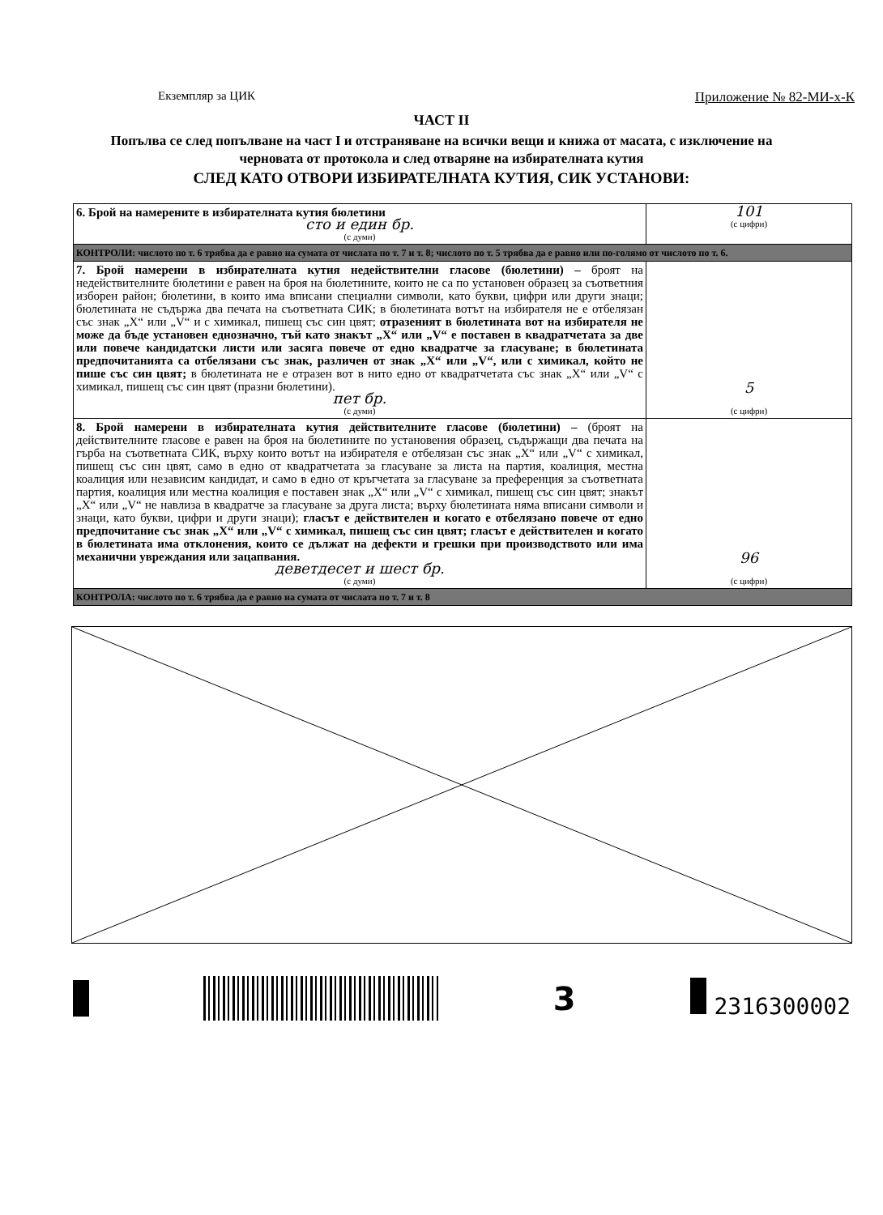Екземпляр за ЦИК Приложение № 82-МИ-х-К
ЧАСТ II
Попълва се след попълване на част I и отстраняване на всички вещи и книжа от масата, с изключение на черновата от протокола и след отваряне на избирателната кутия
СЛЕД КАТО ОТВОРИ ИЗБИРАТЕЛНАТА КУТИЯ, СИК УСТАНОВИ:
| 6. Брой на намерените в избирателната кутия бюлетини сто и един бр. (с думи) | 101 (с цифри) |
| КОНТРОЛИ: числото по т. 6 трябва да е равно на сумата от числата по т. 7 и т. 8; числото по т. 5 трябва да е равно или по-голямо от числото по т. 6. | |
| 7. Брой намерени в избирателната кутия недействителни гласове (бюлетини) – броят на недействителните бюлетини е равен на броя на бюлетините, които не са по установен образец за съответния изборен район; бюлетини, в които има вписани специални символи, като букви, цифри или други знаци; бюлетината не съдържа два печата на съответната СИК; в бюлетината вотът на избирателя не е отбелязан със знак „X“ или „V“ и с химикал, пишещ със син цвят; отразеният в бюлетината вот на избирателя не може да бъде установен еднозначно, тъй като знакът „X“ или „V“ е поставен в квадратчетата за две или повече кандидатски листи или засяга повече от едно квадратче за гласуване; в бюлетината предпочитанията са отбелязани със знак, различен от знак „X“ или „V“, или с химикал, който не пише със син цвят; в бюлетината не е отразен вот в нито едно от квадратчетата със знак „X“ или „V“ с химикал, пишещ със син цвят (празни бюлетини). пет бр. (с думи) | 5 (с цифри) |
| 8. Брой намерени в избирателната кутия действителните гласове (бюлетини) – (броят на действителните гласове е равен на броя на бюлетините по установения образец, съдържащи два печата на гърба на съответната СИК, върху които вотът на избирателя е отбелязан със знак „X“ или „V“ с химикал, пишещ със син цвят, само в едно от квадратчетата за гласуване за листа на партия, коалиция, местна коалиция или независим кандидат, и само в едно от кръгчетата за гласуване за преференция за съответната партия, коалиция или местна коалиция е поставен знак „X“ или „V“ с химикал, пишещ със син цвят; знакът „X“ или „V“ не навлиза в квадратче за гласуване за друга листа; върху бюлетината няма вписани символи и знаци, като букви, цифри и други знаци); гласът е действителен и когато е отбелязано повече от едно предпочитание със знак „X“ или „V“ с химикал, пишещ със син цвят; гласът е действителен и когато в бюлетината има отклонения, които се дължат на дефекти и грешки при производството или има механични увреждания или зацапвания. деветдесет и шест бр. (с думи) | 96 (с цифри) |
| КОНТРОЛА: числото по т. 6 трябва да е равно на сумата от числата по т. 7 и т. 8 | |
3 2316300002